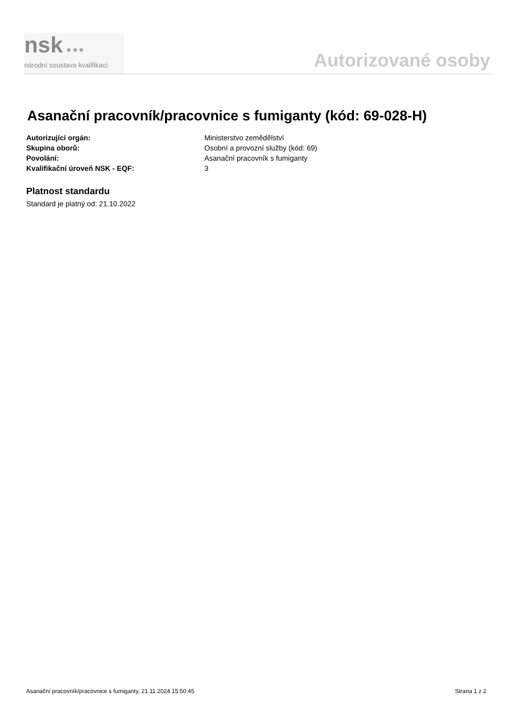nsk ●●●
národní soustava kvalifikací
Autorizované osoby
Asanační pracovník/pracovnice s fumiganty (kód: 69-028-H)
| Autorizující orgán: | Ministerstvo zemědělství |
| Skupina oborů: | Osobní a provozní služby (kód: 69) |
| Povolání: | Asanační pracovník s fumiganty |
| Kvalifikační úroveň NSK - EQF: | 3 |
Platnost standardu
Standard je platný od: 21.10.2022
Asanační pracovník/pracovnice s fumiganty, 21.11.2024 15:50:45 Strana 1 z 2